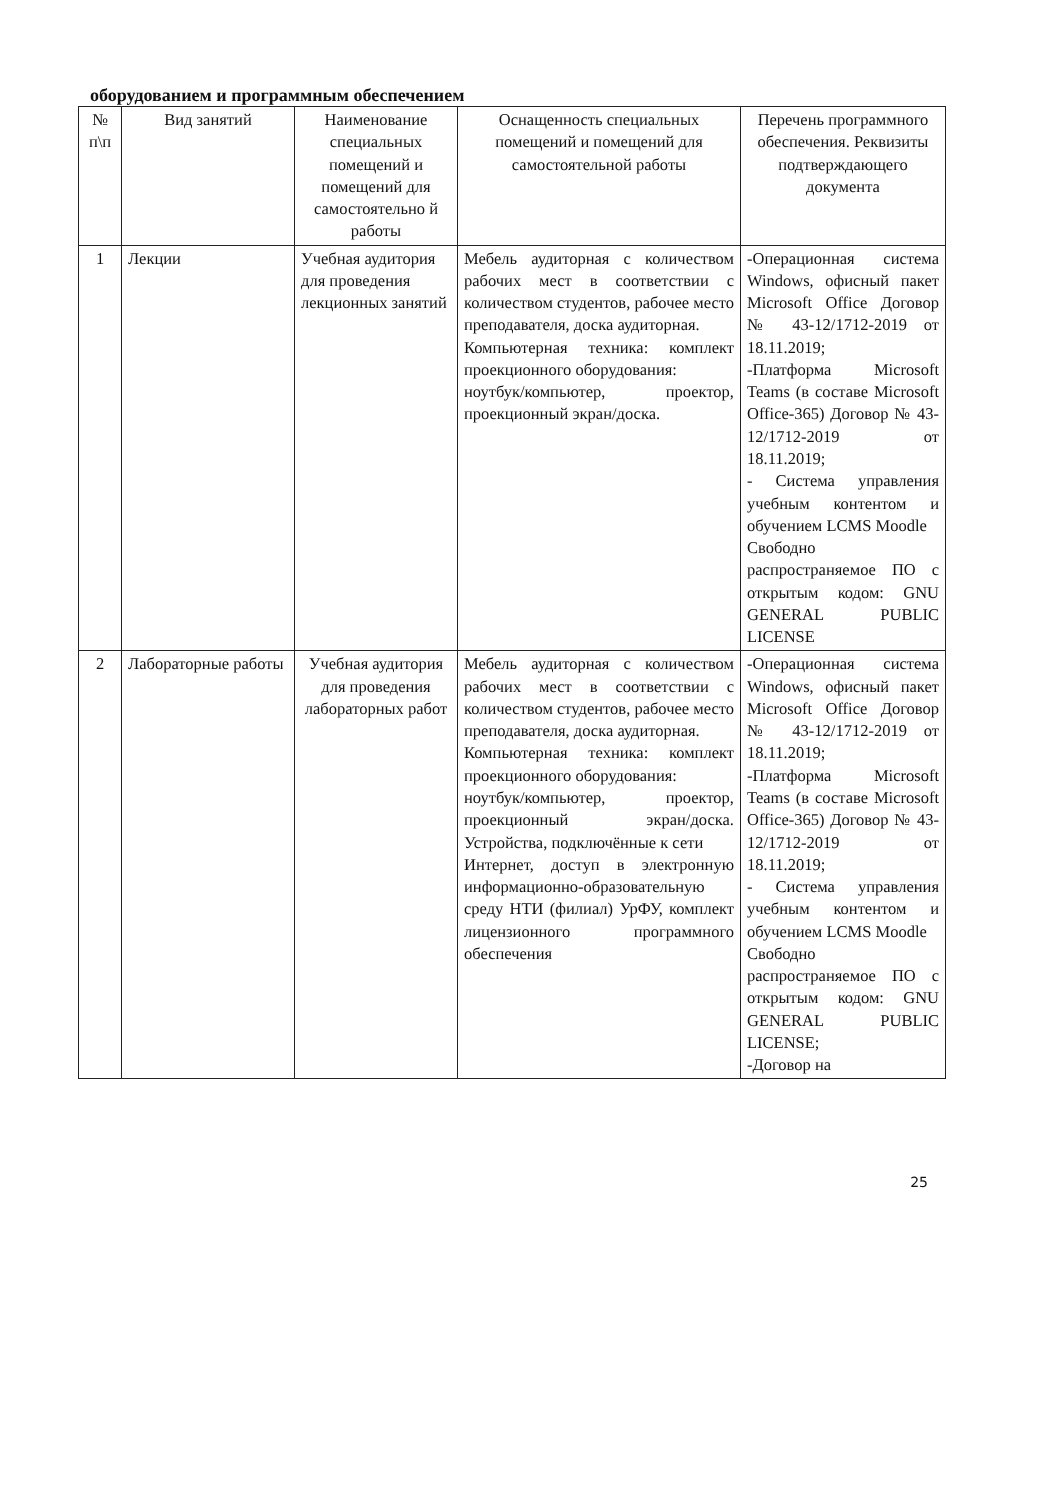оборудованием и программным обеспечением
| № п\п | Вид занятий | Наименование специальных помещений и помещений для самостоятельно й работы | Оснащенность специальных помещений и помещений для самостоятельной работы | Перечень программного обеспечения. Реквизиты подтверждающего документа |
| --- | --- | --- | --- | --- |
| 1 | Лекции | Учебная аудитория для проведения лекционных занятий | Мебель аудиторная с количеством рабочих мест в соответствии с количеством студентов, рабочее место преподавателя, доска аудиторная. Компьютерная техника: комплект проекционного оборудования: ноутбук/компьютер, проектор, проекционный экран/доска. | -Операционная система Windows, офисный пакет Microsoft Office Договор № 43-12/1712-2019 от 18.11.2019; -Платформа Microsoft Teams (в составе Microsoft Office-365) Договор № 43-12/1712-2019 от 18.11.2019; - Система управления учебным контентом и обучением LCMS Moodle Свободно распространяемое ПО с открытым кодом: GNU GENERAL PUBLIC LICENSE |
| 2 | Лабораторные работы | Учебная аудитория для проведения лабораторных работ | Мебель аудиторная с количеством рабочих мест в соответствии с количеством студентов, рабочее место преподавателя, доска аудиторная. Компьютерная техника: комплект проекционного оборудования: ноутбук/компьютер, проектор, проекционный экран/доска. Устройства, подключённые к сети Интернет, доступ в электронную информационно-образовательную среду НТИ (филиал) УрФУ, комплект лицензионного программного обеспечения | -Операционная система Windows, офисный пакет Microsoft Office Договор № 43-12/1712-2019 от 18.11.2019; -Платформа Microsoft Teams (в составе Microsoft Office-365) Договор № 43-12/1712-2019 от 18.11.2019; - Система управления учебным контентом и обучением LCMS Moodle Свободно распространяемое ПО с открытым кодом: GNU GENERAL PUBLIC LICENSE; -Договор на |
25